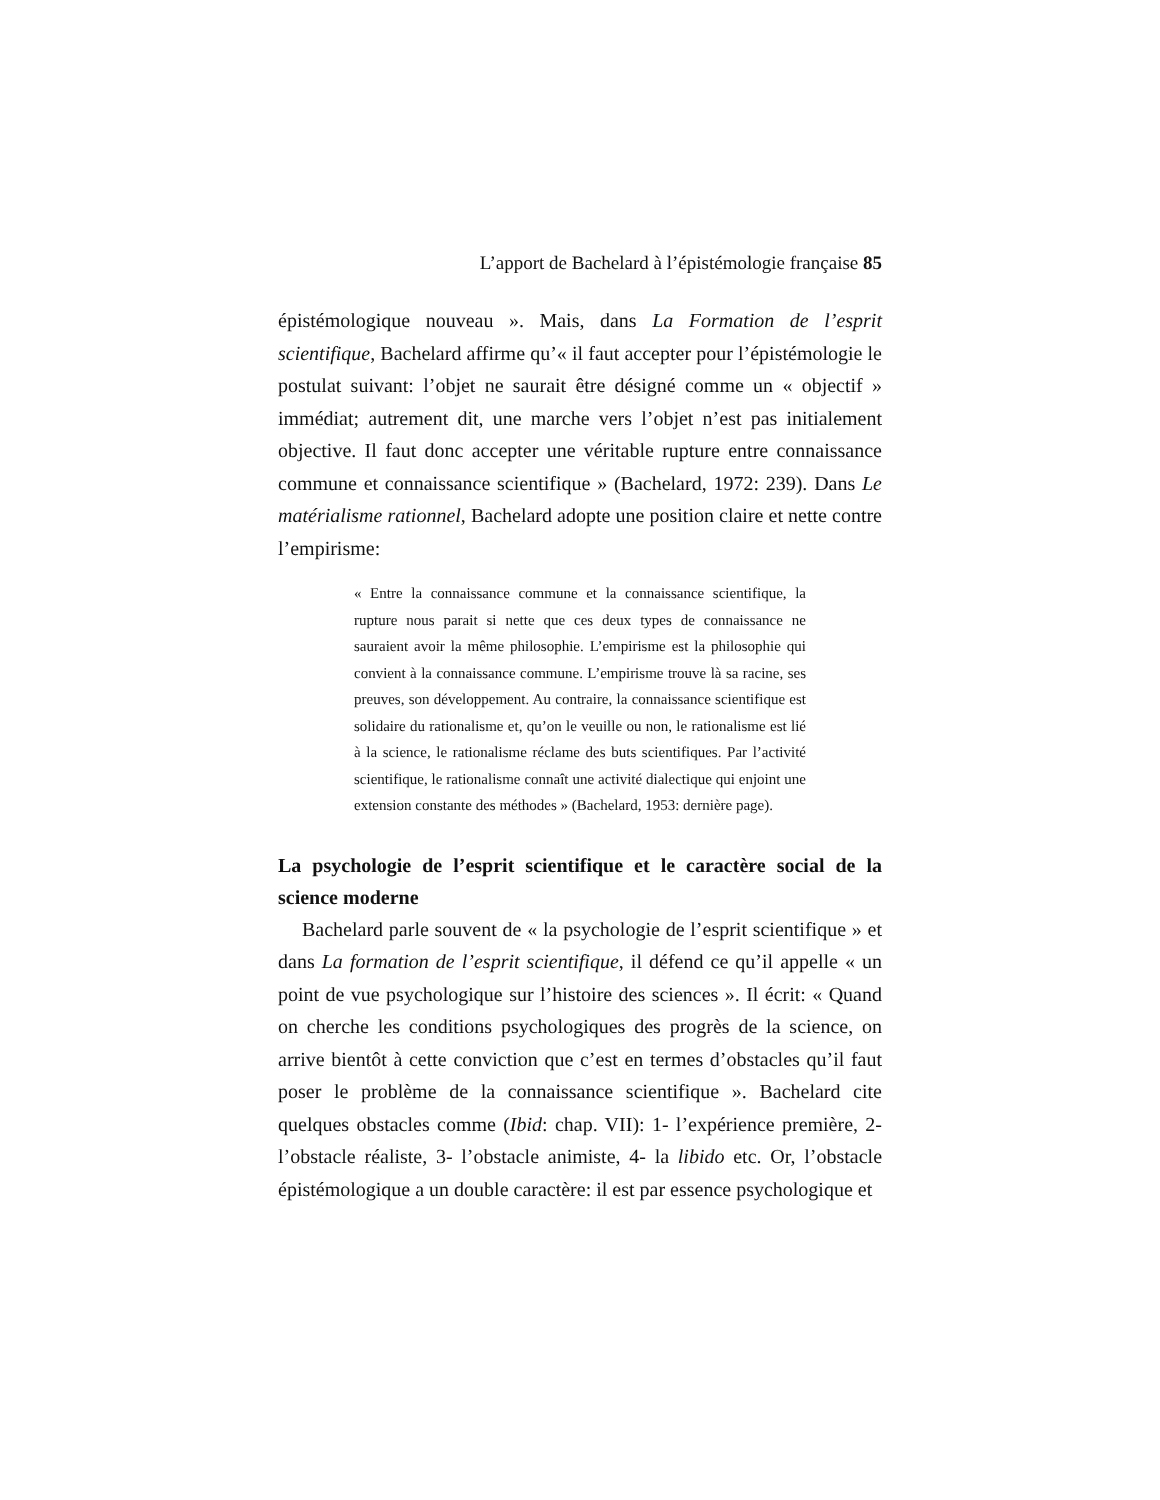L’apport de Bachelard à l’épistémologie française 85
épistémologique nouveau ». Mais, dans La Formation de l’esprit scientifique, Bachelard affirme qu’« il faut accepter pour l’épistémologie le postulat suivant: l’objet ne saurait être désigné comme un « objectif » immédiat; autrement dit, une marche vers l’objet n’est pas initialement objective. Il faut donc accepter une véritable rupture entre connaissance commune et connaissance scientifique » (Bachelard, 1972: 239). Dans Le matérialisme rationnel, Bachelard adopte une position claire et nette contre l’empirisme:
« Entre la connaissance commune et la connaissance scientifique, la rupture nous parait si nette que ces deux types de connaissance ne sauraient avoir la même philosophie. L’empirisme est la philosophie qui convient à la connaissance commune. L’empirisme trouve là sa racine, ses preuves, son développement. Au contraire, la connaissance scientifique est solidaire du rationalisme et, qu’on le veuille ou non, le rationalisme est lié à la science, le rationalisme réclame des buts scientifiques. Par l’activité scientifique, le rationalisme connaît une activité dialectique qui enjoint une extension constante des méthodes » (Bachelard, 1953: dernière page).
La psychologie de l’esprit scientifique et le caractère social de la science moderne
Bachelard parle souvent de « la psychologie de l’esprit scientifique » et dans La formation de l’esprit scientifique, il défend ce qu’il appelle « un point de vue psychologique sur l’histoire des sciences ». Il écrit: « Quand on cherche les conditions psychologiques des progrès de la science, on arrive bientôt à cette conviction que c’est en termes d’obstacles qu’il faut poser le problème de la connaissance scientifique ». Bachelard cite quelques obstacles comme (Ibid: chap. VII): 1- l’expérience première, 2- l’obstacle réaliste, 3- l’obstacle animiste, 4- la libido etc. Or, l’obstacle épistémologique a un double caractère: il est par essence psychologique et